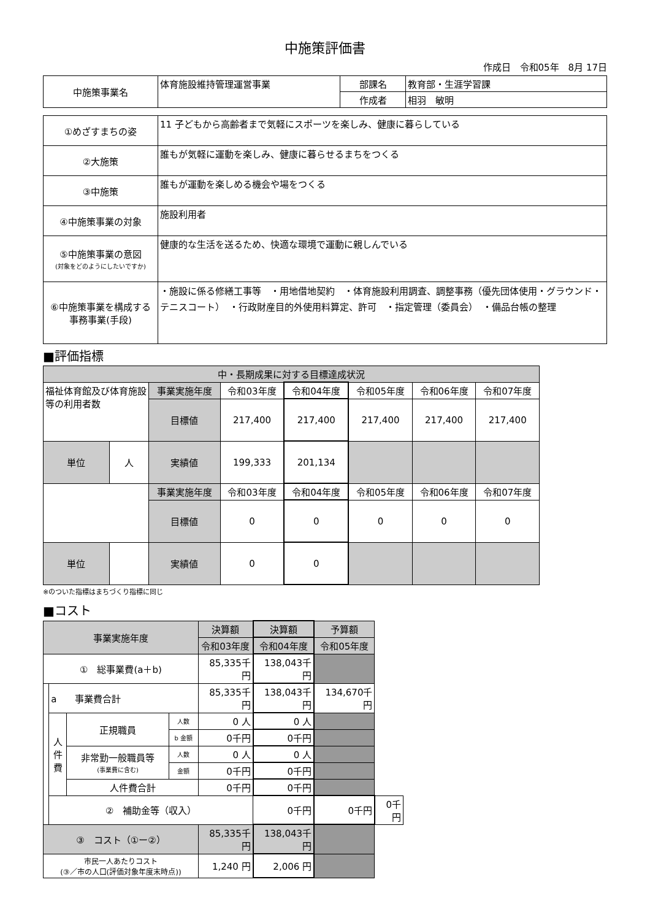中施策評価書
作成日　令和05年　8月 17日
| 中施策事業名 | 体育施設維持管理運営事業 | 部課名 | 教育部・生涯学習課 |
| | | 作成者 | 相羽 敏明 |
| ①めざすまちの姿 | 11 子どもから高齢者まで気軽にスポーツを楽しみ、健康に暮らしている |
| ②大施策 | 誰もが気軽に運動を楽しみ、健康に暮らせるまちをつくる |
| ③中施策 | 誰もが運動を楽しめる機会や場をつくる |
| ④中施策事業の対象 | 施設利用者 |
| ⑤中施策事業の意図 (対象をどのようにしたいですか) | 健康的な生活を送るため、快適な環境で運動に親しんでいる |
| ⑥中施策事業を構成する 事務事業(手段) | ・施設に係る修繕工事等 ・用地借地契約 ・体育施設利用調査、調整事務（優先団体使用・グラウンド・テニスコート） ・行政財産目的外使用料算定、許可 ・指定管理（委員会） ・備品台帳の整理 |
■評価指標
| 中・長期成果に対する目標達成状況 | | | | | | | |
| --- | --- | --- | --- | --- | --- | --- | --- |
| 福祉体育館及び体育施設等の利用者数 | | 事業実施年度 | 令和03年度 | 令和04年度 | 令和05年度 | 令和06年度 | 令和07年度 |
| | | 目標値 | 217,400 | 217,400 | 217,400 | 217,400 | 217,400 |
| | | 実績値 | 199,333 | 201,134 | | | |
| 単位 | 人 | | | | | | |
| | | 事業実施年度 | 令和03年度 | 令和04年度 | 令和05年度 | 令和06年度 | 令和07年度 |
| | | 目標値 | 0 | 0 | 0 | 0 | 0 |
| | | 実績値 | 0 | 0 | | | |
| 単位 | | | | | | | |
※のついた指標はまちづくり指標に同じ
■コスト
| 事業実施年度 | | | | 決算額 | 決算額 | 予算額 | |
| --- | --- | --- | --- | --- | --- | --- | --- |
| | | | | 令和03年度 | 令和04年度 | 令和05年度 | |
| ① 総事業費(a＋b) | | | | 85,335千円 | 138,043千円 | | |
| | a 事業費合計 | | | 85,335千円 | 138,043千円 | 134,670千円 | |
| | 人 件 費 | 正規職員 | 人数 | 0 人 | 0 人 | | |
| | | | b 金額 | 0千円 | 0千円 | | |
| | | 非常勤一般職員等 (事業費に含む) | 人数 | 0 人 | 0 人 | | |
| | | | 金額 | 0千円 | 0千円 | | |
| | | 人件費合計 | | 0千円 | 0千円 | | |
| | ② 補助金等（収入） | | | | 0千円 | 0千円 | 0千円 |
| ③ コスト（①ー②） | | | | 85,335千円 | 138,043千円 | | |
| 市民一人あたりコスト (③／市の人口(評価対象年度末時点)) | | | | 1,240 円 | 2,006 円 | | |